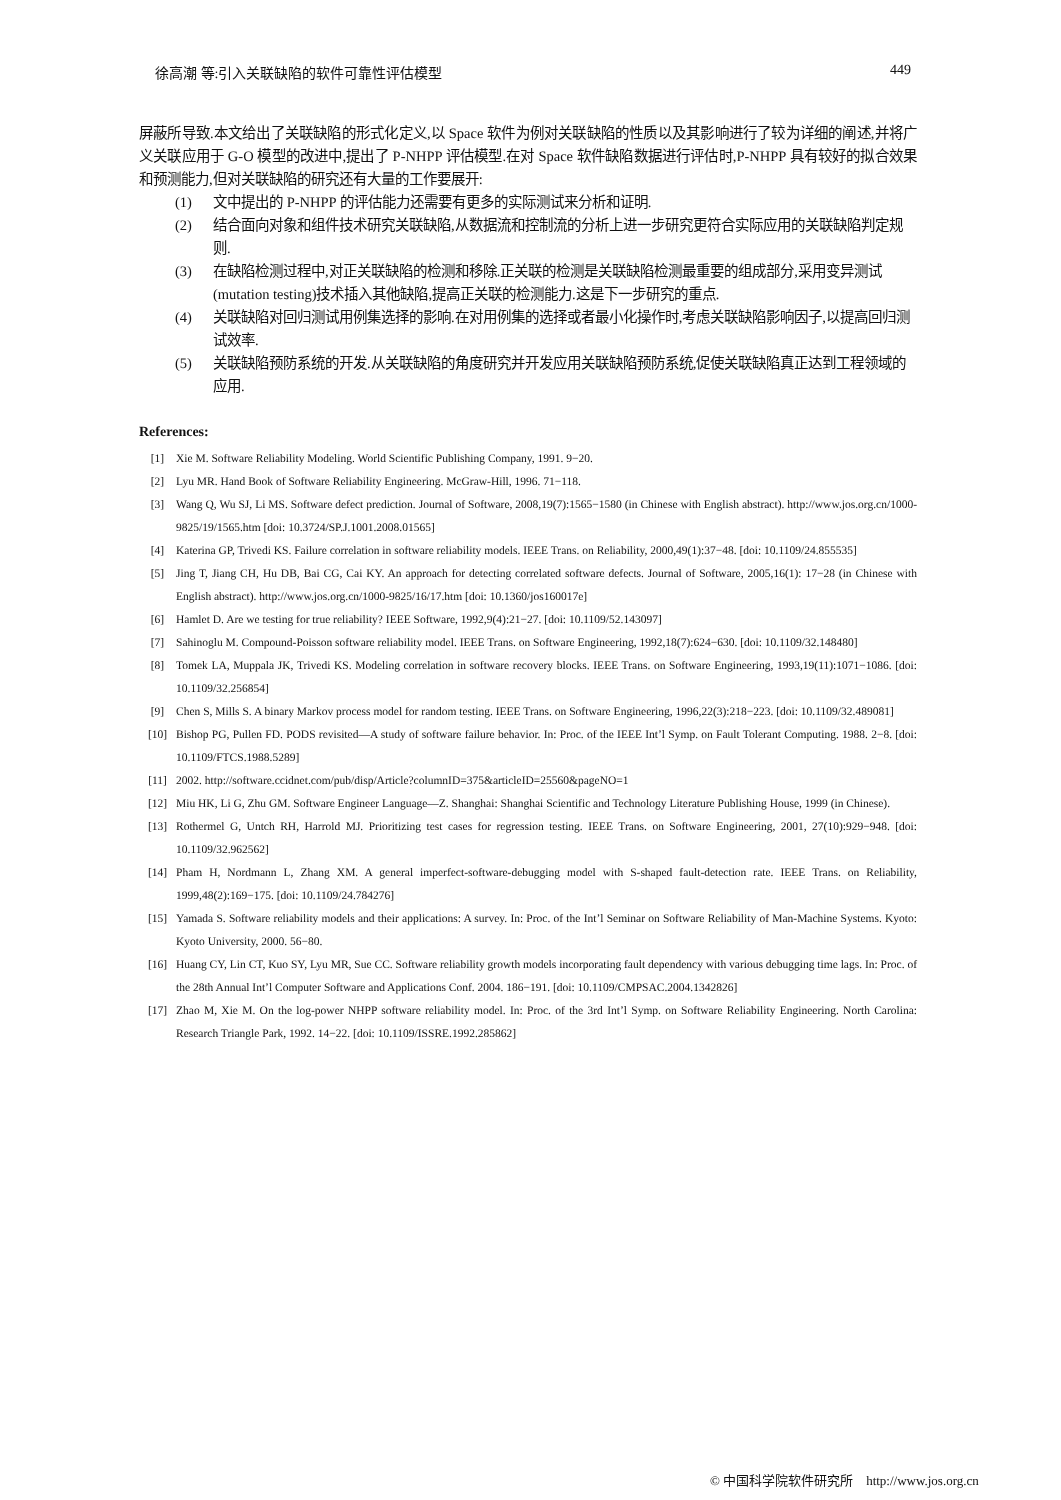徐高潮 等:引入关联缺陷的软件可靠性评估模型 449
屏蔽所导致.本文给出了关联缺陷的形式化定义,以 Space 软件为例对关联缺陷的性质以及其影响进行了较为详细的阐述,并将广义关联应用于 G-O 模型的改进中,提出了 P-NHPP 评估模型.在对 Space 软件缺陷数据进行评估时,P-NHPP 具有较好的拟合效果和预测能力,但对关联缺陷的研究还有大量的工作要展开:
(1) 文中提出的 P-NHPP 的评估能力还需要有更多的实际测试来分析和证明.
(2) 结合面向对象和组件技术研究关联缺陷,从数据流和控制流的分析上进一步研究更符合实际应用的关联缺陷判定规则.
(3) 在缺陷检测过程中,对正关联缺陷的检测和移除.正关联的检测是关联缺陷检测最重要的组成部分,采用变异测试(mutation testing)技术插入其他缺陷,提高正关联的检测能力.这是下一步研究的重点.
(4) 关联缺陷对回归测试用例集选择的影响.在对用例集的选择或者最小化操作时,考虑关联缺陷影响因子,以提高回归测试效率.
(5) 关联缺陷预防系统的开发.从关联缺陷的角度研究并开发应用关联缺陷预防系统,促使关联缺陷真正达到工程领域的应用.
References:
[1] Xie M. Software Reliability Modeling. World Scientific Publishing Company, 1991. 9−20.
[2] Lyu MR. Hand Book of Software Reliability Engineering. McGraw-Hill, 1996. 71−118.
[3] Wang Q, Wu SJ, Li MS. Software defect prediction. Journal of Software, 2008,19(7):1565−1580 (in Chinese with English abstract). http://www.jos.org.cn/1000-9825/19/1565.htm [doi: 10.3724/SP.J.1001.2008.01565]
[4] Katerina GP, Trivedi KS. Failure correlation in software reliability models. IEEE Trans. on Reliability, 2000,49(1):37−48. [doi: 10.1109/24.855535]
[5] Jing T, Jiang CH, Hu DB, Bai CG, Cai KY. An approach for detecting correlated software defects. Journal of Software, 2005,16(1): 17−28 (in Chinese with English abstract). http://www.jos.org.cn/1000-9825/16/17.htm [doi: 10.1360/jos160017e]
[6] Hamlet D. Are we testing for true reliability? IEEE Software, 1992,9(4):21−27. [doi: 10.1109/52.143097]
[7] Sahinoglu M. Compound-Poisson software reliability model. IEEE Trans. on Software Engineering, 1992,18(7):624−630. [doi: 10.1109/32.148480]
[8] Tomek LA, Muppala JK, Trivedi KS. Modeling correlation in software recovery blocks. IEEE Trans. on Software Engineering, 1993,19(11):1071−1086. [doi: 10.1109/32.256854]
[9] Chen S, Mills S. A binary Markov process model for random testing. IEEE Trans. on Software Engineering, 1996,22(3):218−223. [doi: 10.1109/32.489081]
[10] Bishop PG, Pullen FD. PODS revisited—A study of software failure behavior. In: Proc. of the IEEE Int’l Symp. on Fault Tolerant Computing. 1988. 2−8. [doi: 10.1109/FTCS.1988.5289]
[11] 2002. http://software.ccidnet.com/pub/disp/Article?columnID=375&articleID=25560&pageNO=1
[12] Miu HK, Li G, Zhu GM. Software Engineer Language—Z. Shanghai: Shanghai Scientific and Technology Literature Publishing House, 1999 (in Chinese).
[13] Rothermel G, Untch RH, Harrold MJ. Prioritizing test cases for regression testing. IEEE Trans. on Software Engineering, 2001, 27(10):929−948. [doi: 10.1109/32.962562]
[14] Pham H, Nordmann L, Zhang XM. A general imperfect-software-debugging model with S-shaped fault-detection rate. IEEE Trans. on Reliability, 1999,48(2):169−175. [doi: 10.1109/24.784276]
[15] Yamada S. Software reliability models and their applications: A survey. In: Proc. of the Int’l Seminar on Software Reliability of Man-Machine Systems. Kyoto: Kyoto University, 2000. 56−80.
[16] Huang CY, Lin CT, Kuo SY, Lyu MR, Sue CC. Software reliability growth models incorporating fault dependency with various debugging time lags. In: Proc. of the 28th Annual Int’l Computer Software and Applications Conf. 2004. 186−191. [doi: 10.1109/CMPSAC.2004.1342826]
[17] Zhao M, Xie M. On the log-power NHPP software reliability model. In: Proc. of the 3rd Int’l Symp. on Software Reliability Engineering. North Carolina: Research Triangle Park, 1992. 14−22. [doi: 10.1109/ISSRE.1992.285862]
© 中国科学院软件研究所 http://www.jos.org.cn